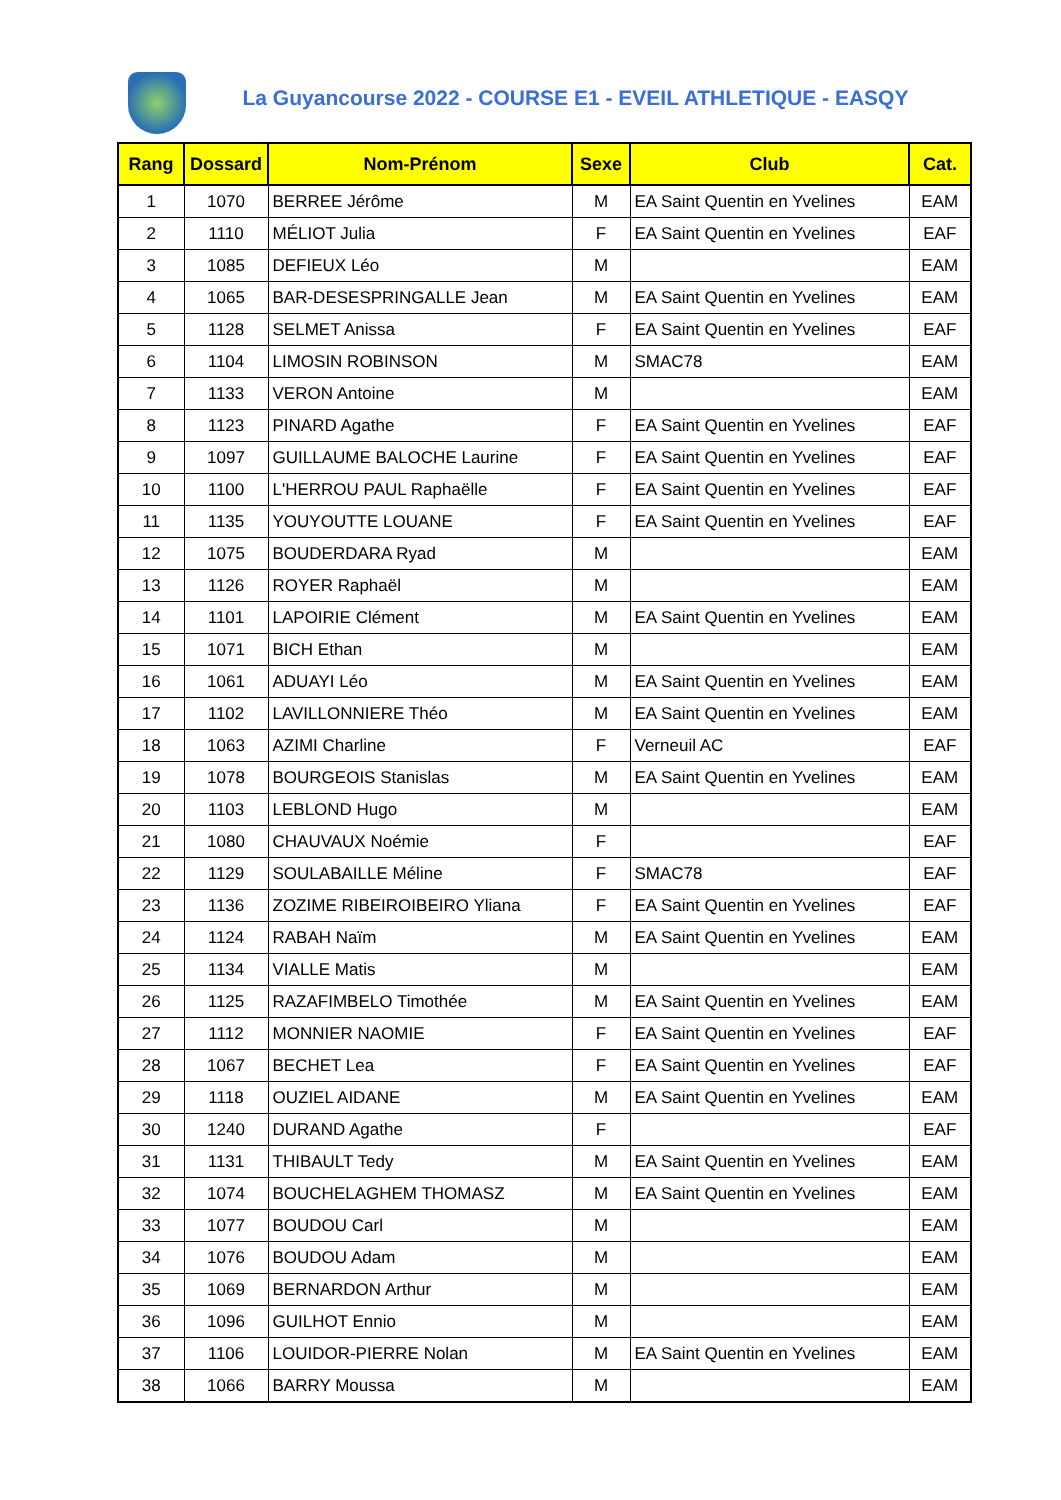La Guyancourse 2022 - COURSE E1 - EVEIL ATHLETIQUE - EASQY
| Rang | Dossard | Nom-Prénom | Sexe | Club | Cat. |
| --- | --- | --- | --- | --- | --- |
| 1 | 1070 | BERREE Jérôme | M | EA Saint Quentin en Yvelines | EAM |
| 2 | 1110 | MÉLIOT Julia | F | EA Saint Quentin en Yvelines | EAF |
| 3 | 1085 | DEFIEUX Léo | M | | EAM |
| 4 | 1065 | BAR-DESESPRINGALLE Jean | M | EA Saint Quentin en Yvelines | EAM |
| 5 | 1128 | SELMET Anissa | F | EA Saint Quentin en Yvelines | EAF |
| 6 | 1104 | LIMOSIN ROBINSON | M | SMAC78 | EAM |
| 7 | 1133 | VERON Antoine | M | | EAM |
| 8 | 1123 | PINARD Agathe | F | EA Saint Quentin en Yvelines | EAF |
| 9 | 1097 | GUILLAUME BALOCHE Laurine | F | EA Saint Quentin en Yvelines | EAF |
| 10 | 1100 | L'HERROU PAUL Raphaëlle | F | EA Saint Quentin en Yvelines | EAF |
| 11 | 1135 | YOUYOUTTE LOUANE | F | EA Saint Quentin en Yvelines | EAF |
| 12 | 1075 | BOUDERDARA Ryad | M | | EAM |
| 13 | 1126 | ROYER Raphaël | M | | EAM |
| 14 | 1101 | LAPOIRIE Clément | M | EA Saint Quentin en Yvelines | EAM |
| 15 | 1071 | BICH Ethan | M | | EAM |
| 16 | 1061 | ADUAYI Léo | M | EA Saint Quentin en Yvelines | EAM |
| 17 | 1102 | LAVILLONNIERE Théo | M | EA Saint Quentin en Yvelines | EAM |
| 18 | 1063 | AZIMI Charline | F | Verneuil AC | EAF |
| 19 | 1078 | BOURGEOIS Stanislas | M | EA Saint Quentin en Yvelines | EAM |
| 20 | 1103 | LEBLOND Hugo | M | | EAM |
| 21 | 1080 | CHAUVAUX Noémie | F | | EAF |
| 22 | 1129 | SOULABAILLE Méline | F | SMAC78 | EAF |
| 23 | 1136 | ZOZIME RIBEIROIBEIRO Yliana | F | EA Saint Quentin en Yvelines | EAF |
| 24 | 1124 | RABAH Naïm | M | EA Saint Quentin en Yvelines | EAM |
| 25 | 1134 | VIALLE Matis | M | | EAM |
| 26 | 1125 | RAZAFIMBELO Timothée | M | EA Saint Quentin en Yvelines | EAM |
| 27 | 1112 | MONNIER NAOMIE | F | EA Saint Quentin en Yvelines | EAF |
| 28 | 1067 | BECHET Lea | F | EA Saint Quentin en Yvelines | EAF |
| 29 | 1118 | OUZIEL AIDANE | M | EA Saint Quentin en Yvelines | EAM |
| 30 | 1240 | DURAND Agathe | F | | EAF |
| 31 | 1131 | THIBAULT Tedy | M | EA Saint Quentin en Yvelines | EAM |
| 32 | 1074 | BOUCHELAGHEM THOMASZ | M | EA Saint Quentin en Yvelines | EAM |
| 33 | 1077 | BOUDOU Carl | M | | EAM |
| 34 | 1076 | BOUDOU Adam | M | | EAM |
| 35 | 1069 | BERNARDON Arthur | M | | EAM |
| 36 | 1096 | GUILHOT Ennio | M | | EAM |
| 37 | 1106 | LOUIDOR-PIERRE Nolan | M | EA Saint Quentin en Yvelines | EAM |
| 38 | 1066 | BARRY Moussa | M | | EAM |